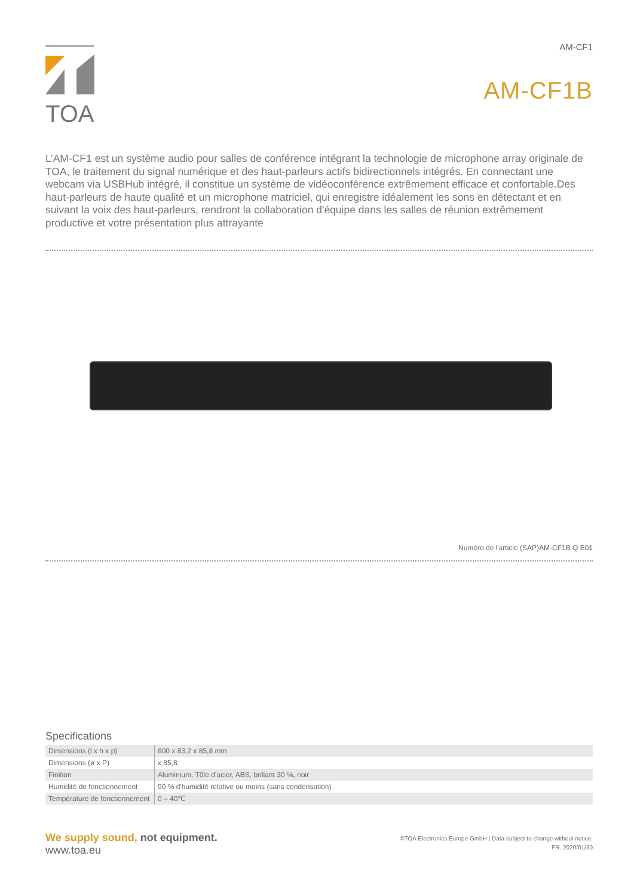TOA
AM-CF1
AM-CF1B
L’AM-CF1 est un système audio pour salles de conférence intégrant la technologie de microphone array originale de TOA, le traitement du signal numérique et des haut-parleurs actifs bidirectionnels intégrés. En connectant une webcam via USBHub intégré, il constitue un système de vidéoconférence extrêmement efficace et confortable.Des haut-parleurs de haute qualité et un microphone matriciel, qui enregistre idéalement les sons en détectant et en suivant la voix des haut-parleurs, rendront la collaboration d'équipe dans les salles de réunion extrêmement productive et votre présentation plus attrayante
Numéro de l'article (SAP)AM-CF1B Q E01
Specifications
| Dimensions (l x h x p) | 800 x 83,2 x 85,8 mm |
| Dimensions (ø x P) | x 85,8 |
| Finition | Aluminium, Tôle d’acier, ABS, brillant 30 %, noir |
| Humidité de fonctionnement | 90 % d'humidité relative ou moins (sans condensation) |
| Température de fonctionnement | 0 – 40℃ |
We supply sound, not equipment.
www.toa.eu
©TOA Electronics Europe GmbH | Data subject to change without notice.
FR, 2020/01/30